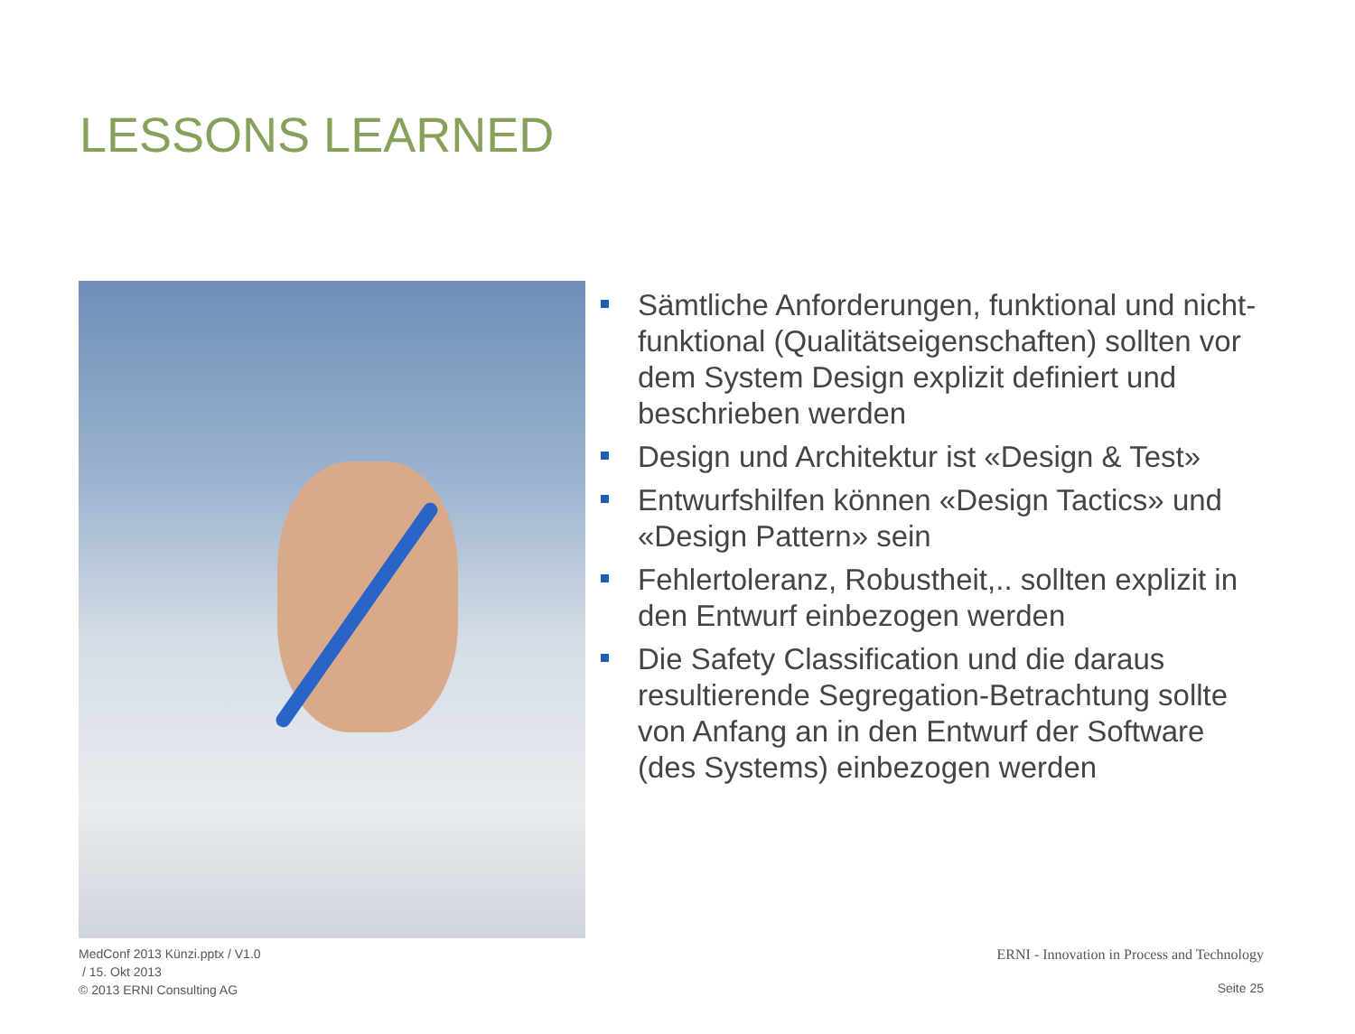LESSONS LEARNED
Sämtliche Anforderungen, funktional und nicht-funktional (Qualitätseigenschaften) sollten vor dem System Design explizit definiert und beschrieben werden
Design und Architektur ist «Design & Test»
Entwurfshilfen können «Design Tactics» und «Design Pattern» sein
Fehlertoleranz, Robustheit,.. sollten explizit in den Entwurf einbezogen werden
Die Safety Classification und die daraus resultierende Segregation-Betrachtung sollte von Anfang an in den Entwurf der Software (des Systems) einbezogen werden
MedConf 2013 Künzi.pptx / V1.0
/ 15. Okt 2013
© 2013 ERNI Consulting AG
ERNI - Innovation in Process and Technology
Seite 25